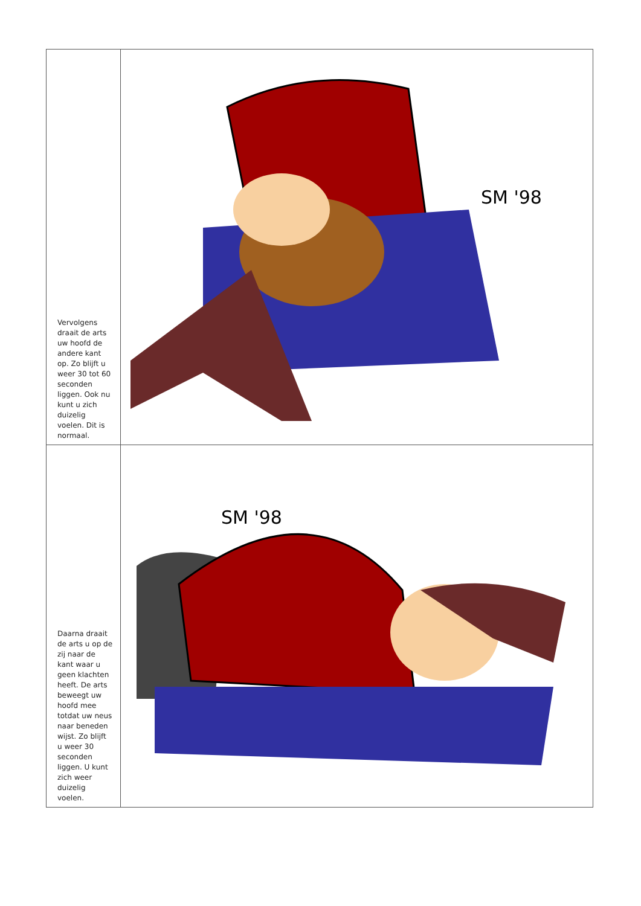| Vervolgens draait de arts uw hoofd de andere kant op. Zo blijft u weer 30 tot 60 seconden liggen. Ook nu kunt u zich duizelig voelen. Dit is normaal. | SM '98 |
| Daarna draait de arts u op de zij naar de kant waar u geen klachten heeft. De arts beweegt uw hoofd mee totdat uw neus naar beneden wijst. Zo blijft u weer 30 seconden liggen. U kunt zich weer duizelig voelen. | SM '98 |